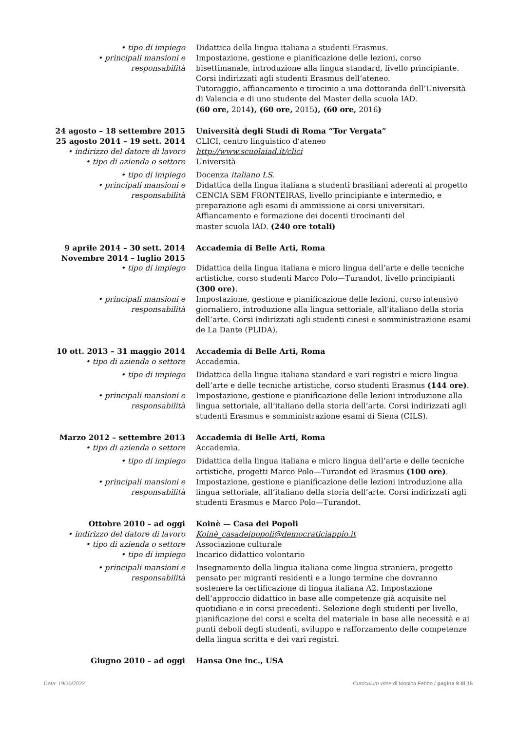• tipo di impiego Didattica della lingua italiana a studenti Erasmus.
• principali mansioni e responsabilità
Impostazione, gestione e pianificazione delle lezioni, corso bisettimanale, introduzione alla lingua standard, livello principiante. Corsi indirizzati agli studenti Erasmus dell’ateneo.
Tutoraggio, affiancamento e tirocinio a una dottoranda dell’Università di Valencia e di uno studente del Master della scuola IAD.
(60 ore, 2014), (60 ore, 2015), (60 ore, 2016)
24 agosto – 18 settembre 2015
25 agosto 2014 – 19 sett. 2014
Università degli Studi di Roma “Tor Vergata”
CLICI, centro linguistico d’ateneo
• indirizzo del datore di lavoro
http://www.scuolaiad.it/clici
• tipo di azienda o settore Università
• tipo di impiego Docenza italiano LS.
• principali mansioni e
responsabilità
Didattica della lingua italiana a studenti brasiliani aderenti al progetto CENCIA SEM FRONTEIRAS, livello principiante e intermedio, e preparazione agli esami di ammissione ai corsi universitari.
Affiancamento e formazione dei docenti tirocinanti del
master scuola IAD. (240 ore totali)
9 aprile 2014 – 30 sett. 2014
Novembre 2014 – luglio 2015
Accademia di Belle Arti, Roma
• tipo di impiego Didattica della lingua italiana e micro lingua dell’arte e delle tecniche artistiche, corso studenti Marco Polo—Turandot, livello principianti (300 ore).
• principali mansioni e responsabilità
Impostazione, gestione e pianificazione delle lezioni, corso intensivo giornaliero, introduzione alla lingua settoriale, all’italiano della storia dell’arte. Corsi indirizzati agli studenti cinesi e somministrazione esami de La Dante (PLIDA).
10 ott. 2013 – 31 maggio 2014 Accademia di Belle Arti, Roma
• tipo di azienda o settore Accademia.
• tipo di impiego Didattica della lingua italiana standard e vari registri e micro lingua dell’arte e delle tecniche artistiche, corso studenti Erasmus (144 ore).
• principali mansioni e responsabilità
Impostazione, gestione e pianificazione delle lezioni introduzione alla lingua settoriale, all’italiano della storia dell’arte. Corsi indirizzati agli studenti Erasmus e somministrazione esami di Siena (CILS).
Marzo 2012 – settembre 2013 Accademia di Belle Arti, Roma
• tipo di azienda o settore Accademia.
• tipo di impiego Didattica della lingua italiana e micro lingua dell’arte e delle tecniche artistiche, progetti Marco Polo—Turandot ed Erasmus (100 ore).
• principali mansioni e responsabilità
Impostazione, gestione e pianificazione delle lezioni introduzione alla lingua settoriale, all’italiano della storia dell’arte. Corsi indirizzati agli studenti Erasmus e Marco Polo—Turandot.
Ottobre 2010 – ad oggi Koinè — Casa dei Popoli
• indirizzo del datore di lavoro
Koinè_casadeipopoli@democraticiappio.it
• tipo di azienda o settore Associazione culturale
• tipo di impiego Incarico didattico volontario
• principali mansioni e responsabilità
Insegnamento della lingua italiana come lingua straniera, progetto pensato per migranti residenti e a lungo termine che dovranno sostenere la certificazione di lingua italiana A2. Impostazione dell’approccio didattico in base alle competenze già acquisite nel quotidiano e in corsi precedenti. Selezione degli studenti per livello, pianificazione dei corsi e scelta del materiale in base alle necessità e ai punti deboli degli studenti, sviluppo e rafforzamento delle competenze della lingua scritta e dei vari registri.
Giugno 2010 – ad oggi Hansa One inc., USA
Data: 19/10/2022 Curriculum vitae di Monica Febbo / pagina 9 di 15